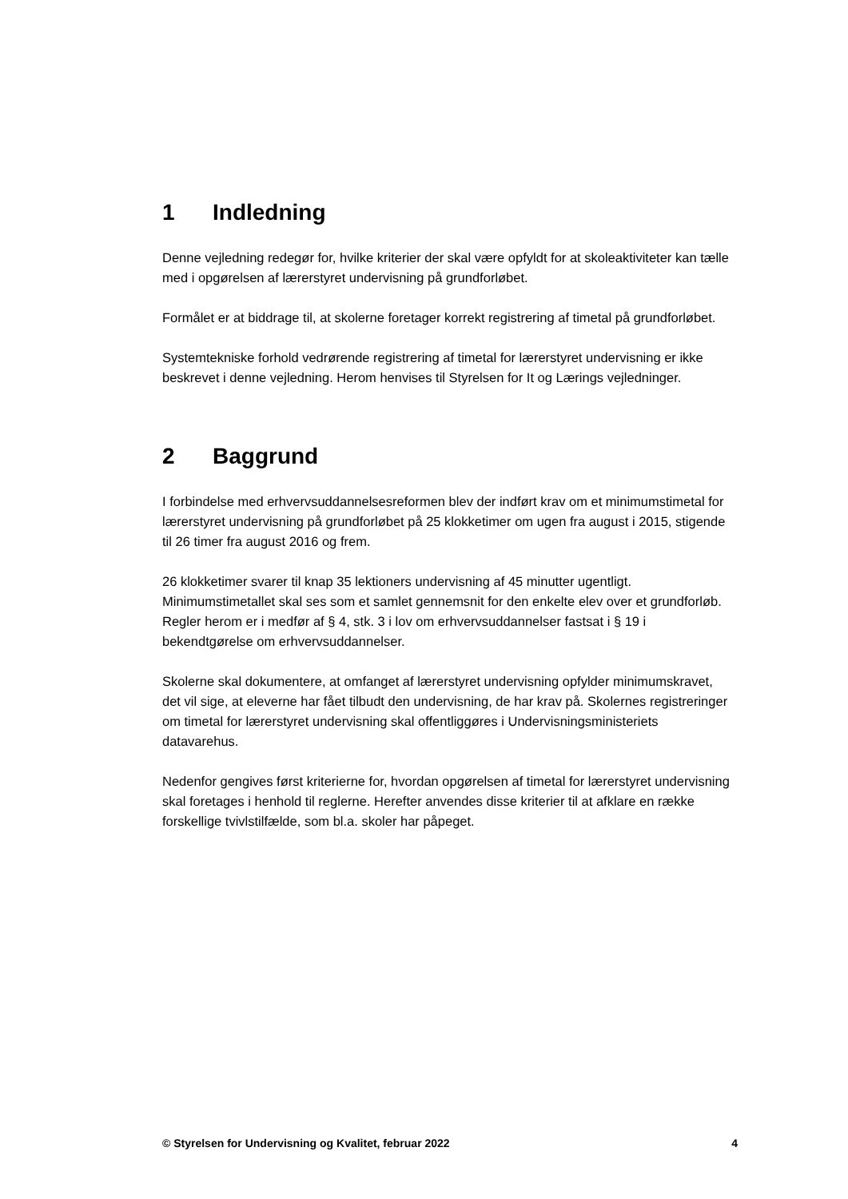1 Indledning
Denne vejledning redegør for, hvilke kriterier der skal være opfyldt for at skoleaktiviteter kan tælle med i opgørelsen af lærerstyret undervisning på grundforløbet.
Formålet er at biddrage til, at skolerne foretager korrekt registrering af timetal på grundforløbet.
Systemtekniske forhold vedrørende registrering af timetal for lærerstyret undervisning er ikke beskrevet i denne vejledning. Herom henvises til Styrelsen for It og Lærings vejledninger.
2 Baggrund
I forbindelse med erhvervsuddannelsesreformen blev der indført krav om et minimumstimetal for lærerstyret undervisning på grundforløbet på 25 klokketimer om ugen fra august i 2015, stigende til 26 timer fra august 2016 og frem.
26 klokketimer svarer til knap 35 lektioners undervisning af 45 minutter ugentligt. Minimumstimetallet skal ses som et samlet gennemsnit for den enkelte elev over et grundforløb. Regler herom er i medfør af § 4, stk. 3 i lov om erhvervsuddannelser fastsat i § 19 i bekendtgørelse om erhvervsuddannelser.
Skolerne skal dokumentere, at omfanget af lærerstyret undervisning opfylder minimumskravet, det vil sige, at eleverne har fået tilbudt den undervisning, de har krav på. Skolernes registreringer om timetal for lærerstyret undervisning skal offentliggøres i Undervisningsministeriets datavarehus.
Nedenfor gengives først kriterierne for, hvordan opgørelsen af timetal for lærerstyret undervisning skal foretages i henhold til reglerne. Herefter anvendes disse kriterier til at afklare en række forskellige tvivlstilfælde, som bl.a. skoler har påpeget.
© Styrelsen for Undervisning og Kvalitet, februar 2022 4